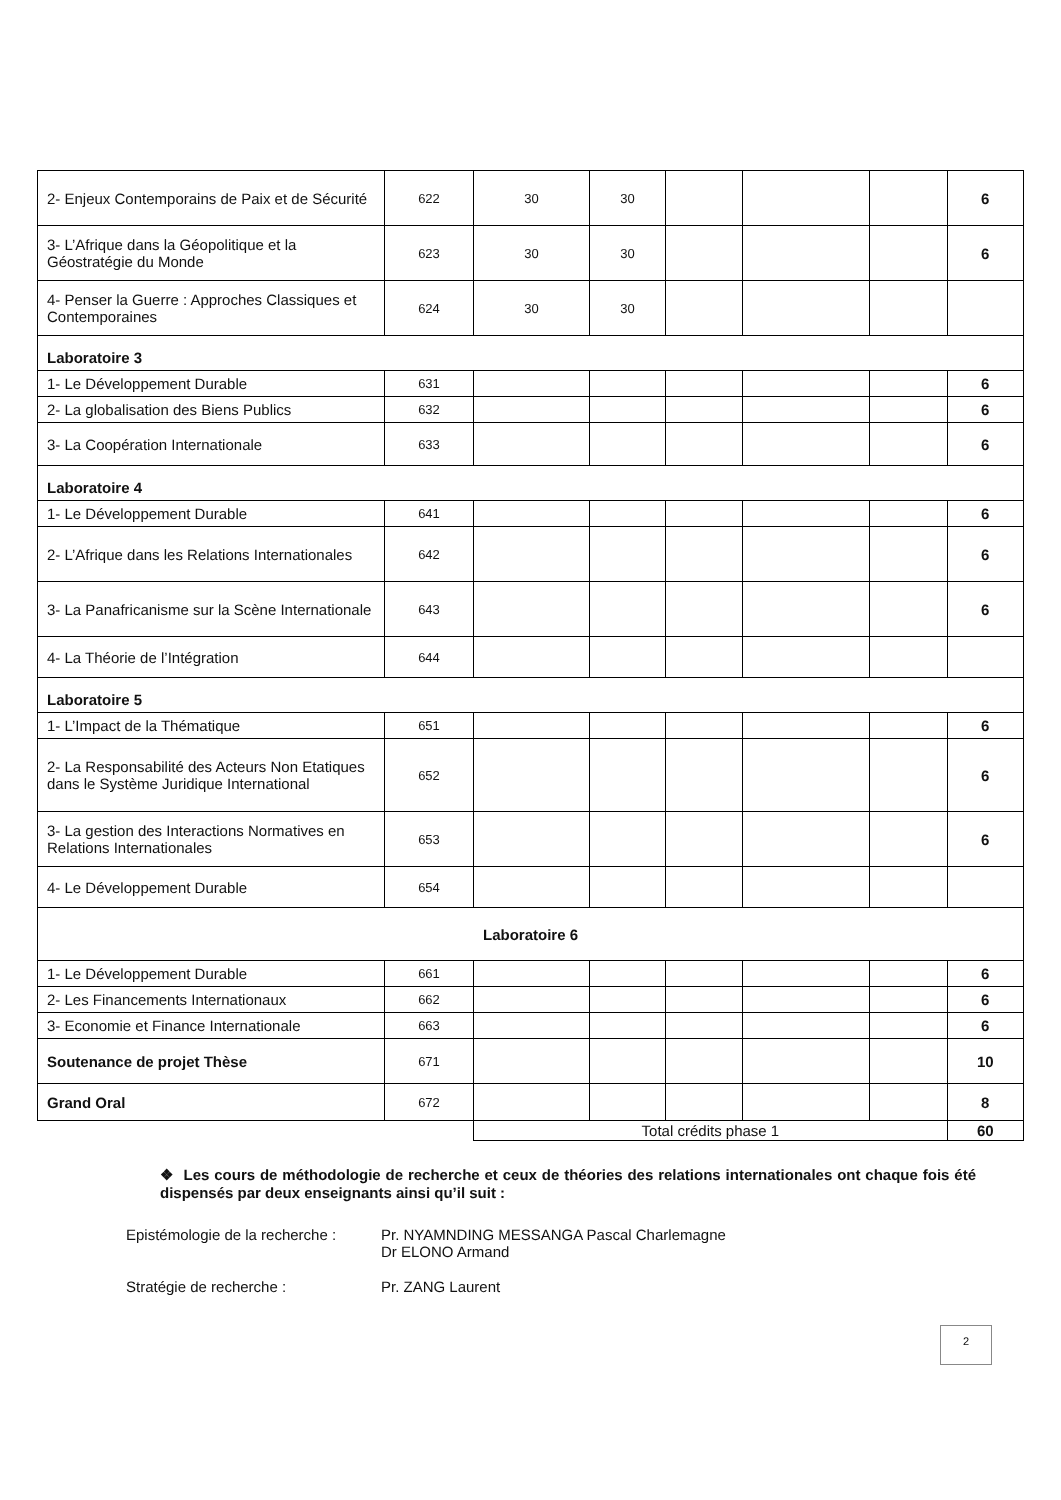| 2- Enjeux Contemporains de Paix et de Sécurité | 622 | 30 | 30 | | | | 6 |
| 3- L’Afrique dans la Géopolitique et la Géostratégie du Monde | 623 | 30 | 30 | | | | 6 |
| 4- Penser la Guerre : Approches Classiques et Contemporaines | 624 | 30 | 30 | | | | |
| Laboratoire 3 | | | | | | | |
| 1- Le Développement Durable | 631 | | | | | | 6 |
| 2- La globalisation des Biens Publics | 632 | | | | | | 6 |
| 3- La Coopération Internationale | 633 | | | | | | 6 |
| Laboratoire 4 | | | | | | | |
| 1- Le Développement Durable | 641 | | | | | | 6 |
| 2- L’Afrique dans les Relations Internationales | 642 | | | | | | 6 |
| 3- La Panafricanisme sur la Scène Internationale | 643 | | | | | | 6 |
| 4- La Théorie de l’Intégration | 644 | | | | | | |
| Laboratoire 5 | | | | | | | |
| 1- L’Impact de la Thématique | 651 | | | | | | 6 |
| 2- La Responsabilité des Acteurs Non Etatiques dans le Système Juridique International | 652 | | | | | | 6 |
| 3- La gestion des Interactions Normatives en Relations Internationales | 653 | | | | | | 6 |
| 4- Le Développement Durable | 654 | | | | | | |
| Laboratoire 6 | | | | | | | |
| 1- Le Développement Durable | 661 | | | | | | 6 |
| 2- Les Financements Internationaux | 662 | | | | | | 6 |
| 3- Economie et Finance Internationale | 663 | | | | | | 6 |
| Soutenance de projet Thèse | 671 | | | | | | 10 |
| Grand Oral | 672 | | | | | | 8 |
| | | Total crédits phase 1 | | | | | 60 |
❖ Les cours de méthodologie de recherche et ceux de théories des relations internationales ont chaque fois été dispensés par deux enseignants ainsi qu’il suit :
Epistémologie de la recherche : Pr. NYAMNDING MESSANGA Pascal Charlemagne
Dr ELONO Armand
Stratégie de recherche : Pr. ZANG Laurent
2